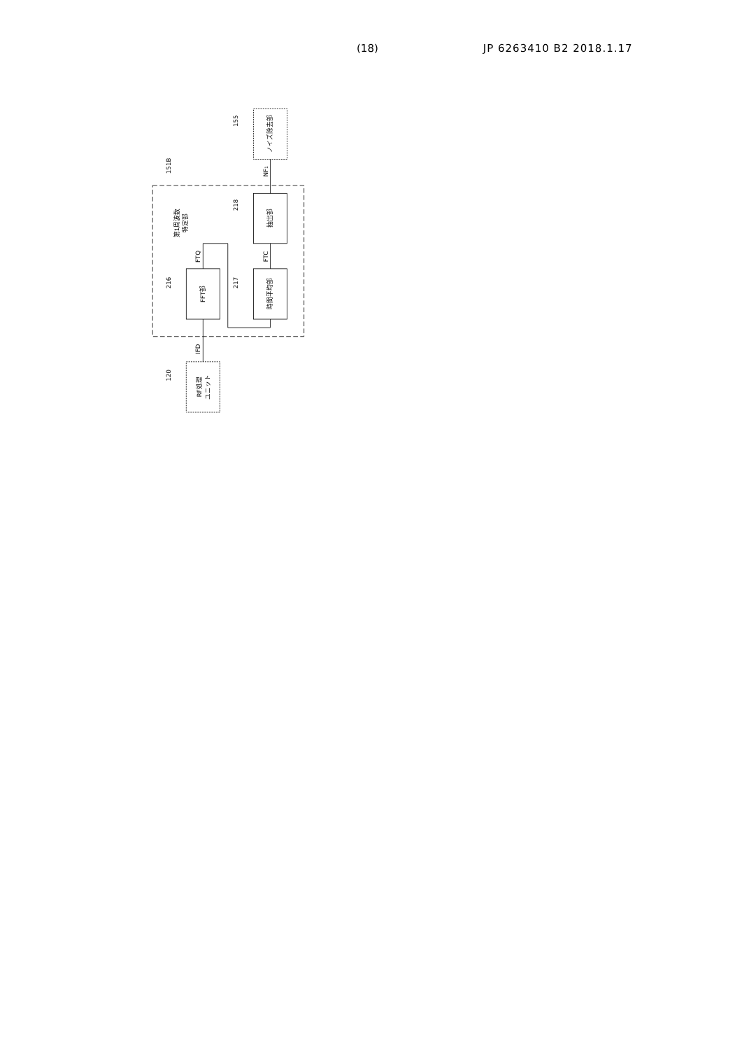(18) JP 6263410 B2 2018.1.17
FFT部
時間平均部
抽出部
RF処理
ユニット
ノイズ除去部
第1周波数
特定部
IFD
FTQ
FTC
NF1
151B
155
218
216
217
120